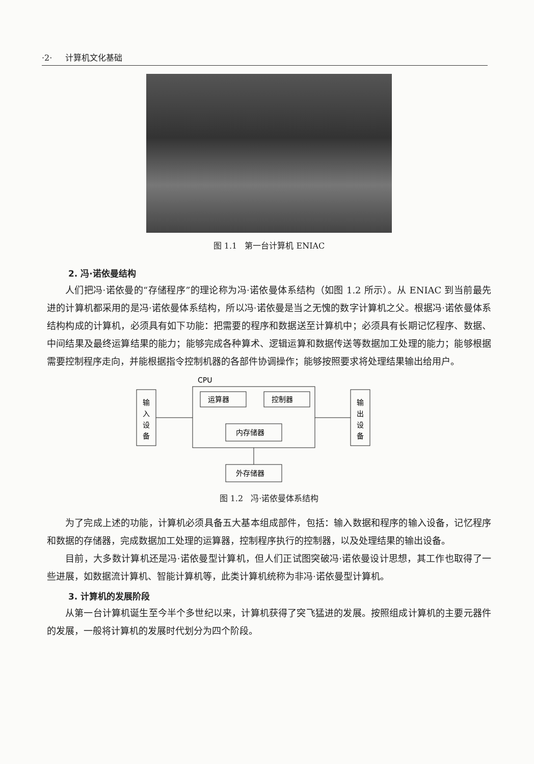·2· 计算机文化基础
图 1.1 第一台计算机 ENIAC
2. 冯·诺依曼结构
人们把冯·诺依曼的“存储程序”的理论称为冯·诺依曼体系结构（如图 1.2 所示）。从 ENIAC 到当前最先进的计算机都采用的是冯·诺依曼体系结构，所以冯·诺依曼是当之无愧的数字计算机之父。根据冯·诺依曼体系结构构成的计算机，必须具有如下功能：把需要的程序和数据送至计算机中；必须具有长期记忆程序、数据、中间结果及最终运算结果的能力；能够完成各种算术、逻辑运算和数据传送等数据加工处理的能力；能够根据需要控制程序走向，并能根据指令控制机器的各部件协调操作；能够按照要求将处理结果输出给用户。
CPU
输
入
设
备
输
出
设
备
运算器
控制器
内存储器
外存储器
图 1.2 冯·诺依曼体系结构
为了完成上述的功能，计算机必须具备五大基本组成部件，包括：输入数据和程序的输入设备，记忆程序和数据的存储器，完成数据加工处理的运算器，控制程序执行的控制器，以及处理结果的输出设备。
目前，大多数计算机还是冯·诺依曼型计算机，但人们正试图突破冯·诺依曼设计思想，其工作也取得了一些进展，如数据流计算机、智能计算机等，此类计算机统称为非冯·诺依曼型计算机。
3. 计算机的发展阶段
从第一台计算机诞生至今半个多世纪以来，计算机获得了突飞猛进的发展。按照组成计算机的主要元器件的发展，一般将计算机的发展时代划分为四个阶段。